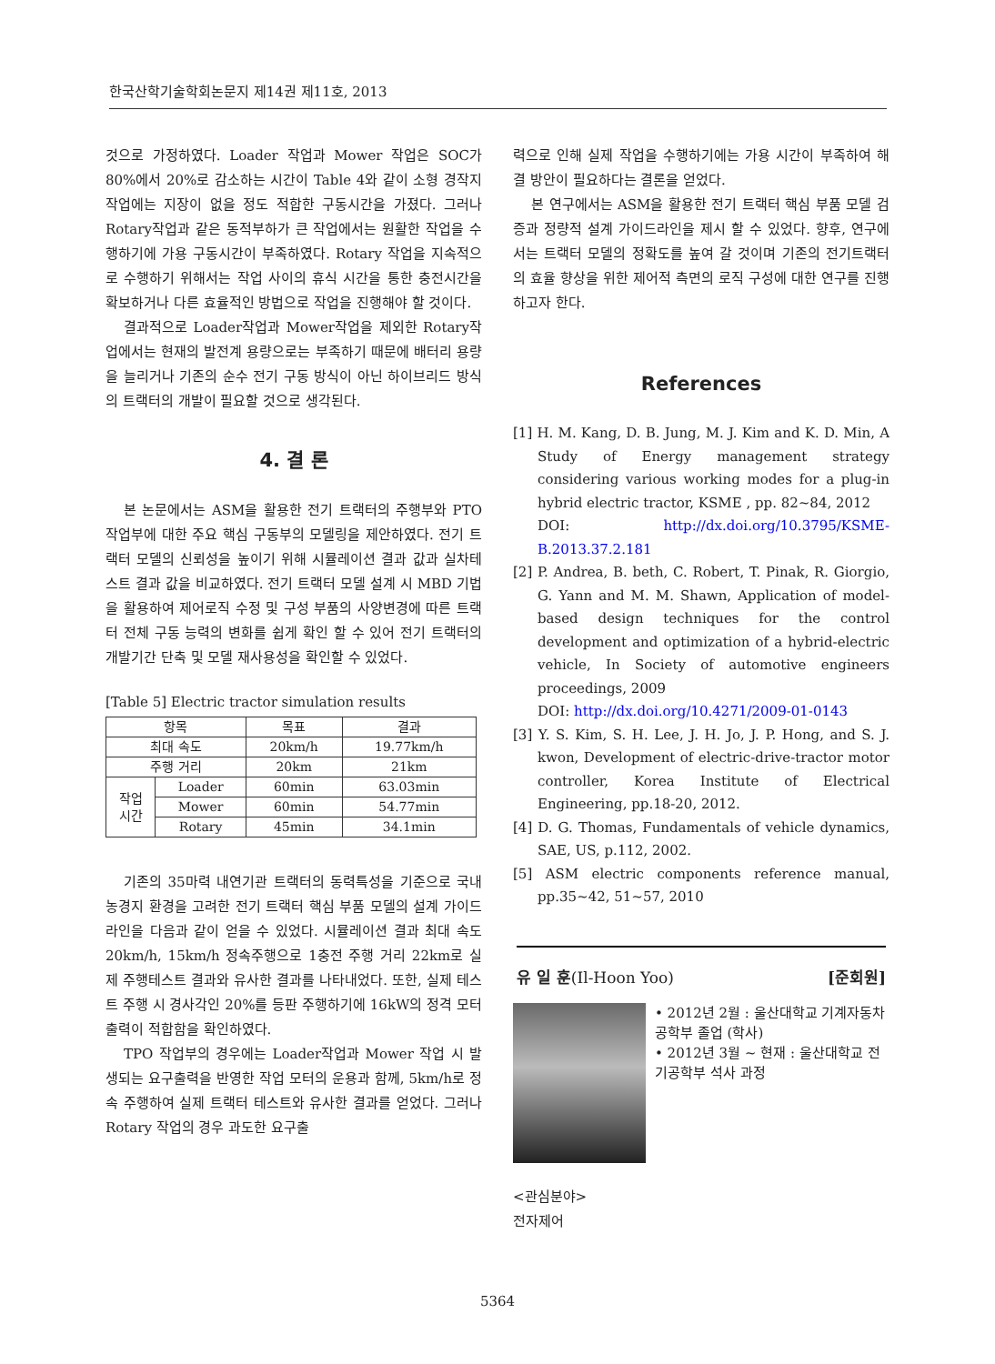한국산학기술학회논문지 제14권 제11호, 2013
것으로 가정하였다. Loader 작업과 Mower 작업은 SOC가 80%에서 20%로 감소하는 시간이 Table 4와 같이 소형 경작지 작업에는 지장이 없을 정도 적합한 구동시간을 가졌다. 그러나 Rotary작업과 같은 동적부하가 큰 작업에서는 원활한 작업을 수행하기에 가용 구동시간이 부족하였다. Rotary 작업을 지속적으로 수행하기 위해서는 작업 사이의 휴식 시간을 통한 충전시간을 확보하거나 다른 효율적인 방법으로 작업을 진행해야 할 것이다.
결과적으로 Loader작업과 Mower작업을 제외한 Rotary작업에서는 현재의 발전계 용량으로는 부족하기 때문에 배터리 용량을 늘리거나 기존의 순수 전기 구동 방식이 아닌 하이브리드 방식의 트랙터의 개발이 필요할 것으로 생각된다.
4. 결 론
본 논문에서는 ASM을 활용한 전기 트랙터의 주행부와 PTO 작업부에 대한 주요 핵심 구동부의 모델링을 제안하였다. 전기 트랙터 모델의 신뢰성을 높이기 위해 시뮬레이션 결과 값과 실차테스트 결과 값을 비교하였다. 전기 트랙터 모델 설계 시 MBD 기법을 활용하여 제어로직 수정 및 구성 부품의 사양변경에 따른 트랙터 전체 구동 능력의 변화를 쉽게 확인 할 수 있어 전기 트랙터의 개발기간 단축 및 모델 재사용성을 확인할 수 있었다.
[Table 5] Electric tractor simulation results
| 항목 | | 목표 | 결과 |
| --- | --- | --- | --- |
| 최대 속도 | | 20km/h | 19.77km/h |
| 주행 거리 | | 20km | 21km |
| 작업 시간 | Loader | 60min | 63.03min |
| | Mower | 60min | 54.77min |
| | Rotary | 45min | 34.1min |
기존의 35마력 내연기관 트랙터의 동력특성을 기준으로 국내 농경지 환경을 고려한 전기 트랙터 핵심 부품 모델의 설계 가이드라인을 다음과 같이 얻을 수 있었다. 시뮬레이션 결과 최대 속도 20km/h, 15km/h 정속주행으로 1충전 주행 거리 22km로 실제 주행테스트 결과와 유사한 결과를 나타내었다. 또한, 실제 테스트 주행 시 경사각인 20%를 등판 주행하기에 16kW의 정격 모터 출력이 적합함을 확인하였다.
TPO 작업부의 경우에는 Loader작업과 Mower 작업 시 발생되는 요구출력을 반영한 작업 모터의 운용과 함께, 5km/h로 정속 주행하여 실제 트랙터 테스트와 유사한 결과를 얻었다. 그러나 Rotary 작업의 경우 과도한 요구출
력으로 인해 실제 작업을 수행하기에는 가용 시간이 부족하여 해결 방안이 필요하다는 결론을 얻었다.
본 연구에서는 ASM을 활용한 전기 트랙터 핵심 부품 모델 검증과 정량적 설계 가이드라인을 제시 할 수 있었다. 향후, 연구에서는 트랙터 모델의 정확도를 높여 갈 것이며 기존의 전기트랙터의 효율 향상을 위한 제어적 측면의 로직 구성에 대한 연구를 진행하고자 한다.
References
[1] H. M. Kang, D. B. Jung, M. J. Kim and K. D. Min, A Study of Energy management strategy considering various working modes for a plug-in hybrid electric tractor, KSME , pp. 82~84, 2012
DOI: http://dx.doi.org/10.3795/KSME-B.2013.37.2.181
[2] P. Andrea, B. beth, C. Robert, T. Pinak, R. Giorgio, G. Yann and M. M. Shawn, Application of model-based design techniques for the control development and optimization of a hybrid-electric vehicle, In Society of automotive engineers proceedings, 2009
DOI: http://dx.doi.org/10.4271/2009-01-0143
[3] Y. S. Kim, S. H. Lee, J. H. Jo, J. P. Hong, and S. J. kwon, Development of electric-drive-tractor motor controller, Korea Institute of Electrical Engineering, pp.18-20, 2012.
[4] D. G. Thomas, Fundamentals of vehicle dynamics, SAE, US, p.112, 2002.
[5] ASM electric components reference manual, pp.35~42, 51~57, 2010
유 일 훈(Il-Hoon Yoo) [준회원]
• 2012년 2월 : 울산대학교 기계자동차 공학부 졸업 (학사)
• 2012년 3월 ~ 현재 : 울산대학교 전기공학부 석사 과정
<관심분야>
전자제어
5364